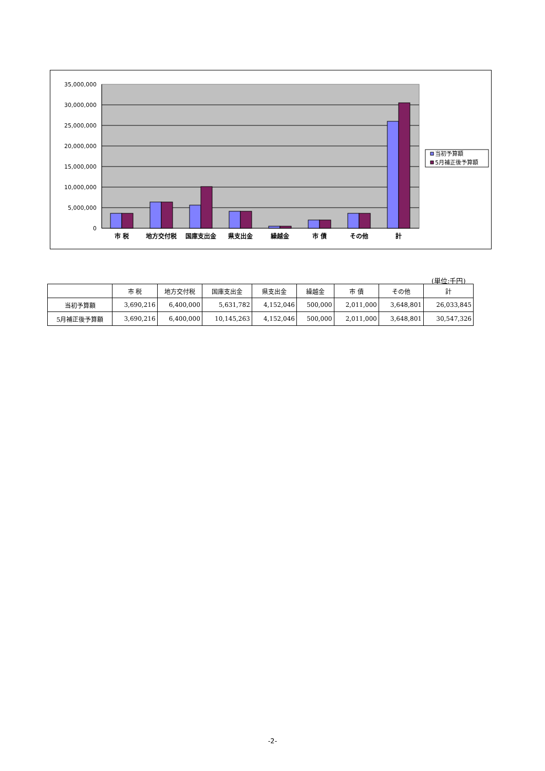35,000,000
30,000,000
25,000,000
20,000,000
15,000,000
10,000,000
5,000,000
0
市 税
地方交付税
国庫支出金
県支出金
繰越金
市 債
その他
計
当初予算額
5月補正後予算額
(単位:千円)
| | 市 税 | 地方交付税 | 国庫支出金 | 県支出金 | 繰越金 | 市 債 | その他 | 計 |
| --- | --- | --- | --- | --- | --- | --- | --- | --- |
| 当初予算額 | 3,690,216 | 6,400,000 | 5,631,782 | 4,152,046 | 500,000 | 2,011,000 | 3,648,801 | 26,033,845 |
| 5月補正後予算額 | 3,690,216 | 6,400,000 | 10,145,263 | 4,152,046 | 500,000 | 2,011,000 | 3,648,801 | 30,547,326 |
-2-